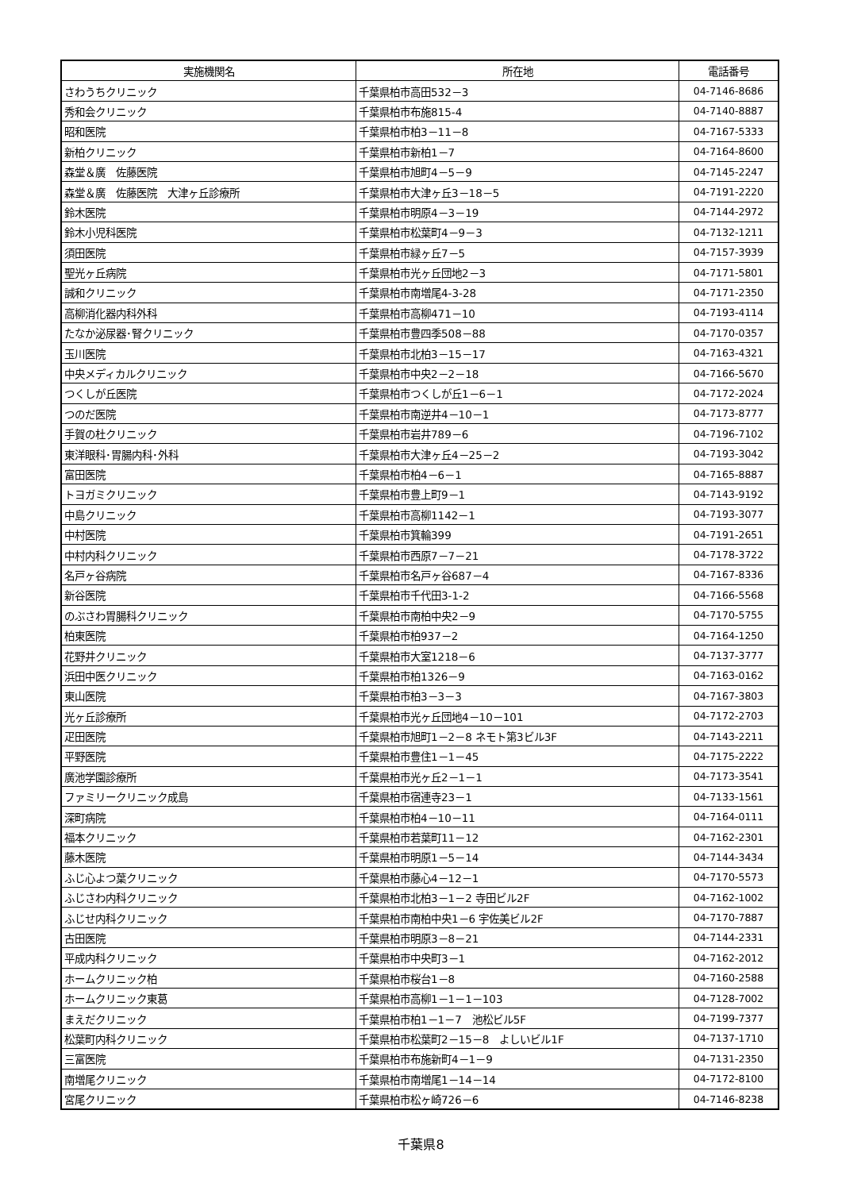| 実施機関名 | 所在地 | 電話番号 |
| --- | --- | --- |
| さわうちクリニック | 千葉県柏市高田532－3 | 04-7146-8686 |
| 秀和会クリニック | 千葉県柏市布施815-4 | 04-7140-8887 |
| 昭和医院 | 千葉県柏市柏3－11－8 | 04-7167-5333 |
| 新柏クリニック | 千葉県柏市新柏1－7 | 04-7164-8600 |
| 森堂＆廣 佐藤医院 | 千葉県柏市旭町4－5－9 | 04-7145-2247 |
| 森堂＆廣 佐藤医院 大津ヶ丘診療所 | 千葉県柏市大津ヶ丘3－18－5 | 04-7191-2220 |
| 鈴木医院 | 千葉県柏市明原4－3－19 | 04-7144-2972 |
| 鈴木小児科医院 | 千葉県柏市松葉町4－9－3 | 04-7132-1211 |
| 須田医院 | 千葉県柏市緑ヶ丘7－5 | 04-7157-3939 |
| 聖光ヶ丘病院 | 千葉県柏市光ヶ丘団地2－3 | 04-7171-5801 |
| 誠和クリニック | 千葉県柏市南増尾4-3-28 | 04-7171-2350 |
| 高柳消化器内科外科 | 千葉県柏市高柳471－10 | 04-7193-4114 |
| たなか泌尿器･腎クリニック | 千葉県柏市豊四季508－88 | 04-7170-0357 |
| 玉川医院 | 千葉県柏市北柏3－15－17 | 04-7163-4321 |
| 中央メディカルクリニック | 千葉県柏市中央2－2－18 | 04-7166-5670 |
| つくしが丘医院 | 千葉県柏市つくしが丘1－6－1 | 04-7172-2024 |
| つのだ医院 | 千葉県柏市南逆井4－10－1 | 04-7173-8777 |
| 手賀の杜クリニック | 千葉県柏市岩井789－6 | 04-7196-7102 |
| 東洋眼科･胃腸内科･外科 | 千葉県柏市大津ヶ丘4－25－2 | 04-7193-3042 |
| 富田医院 | 千葉県柏市柏4－6－1 | 04-7165-8887 |
| トヨガミクリニック | 千葉県柏市豊上町9－1 | 04-7143-9192 |
| 中島クリニック | 千葉県柏市高柳1142－1 | 04-7193-3077 |
| 中村医院 | 千葉県柏市箕輪399 | 04-7191-2651 |
| 中村内科クリニック | 千葉県柏市西原7－7－21 | 04-7178-3722 |
| 名戸ヶ谷病院 | 千葉県柏市名戸ヶ谷687－4 | 04-7167-8336 |
| 新谷医院 | 千葉県柏市千代田3-1-2 | 04-7166-5568 |
| のぶさわ胃腸科クリニック | 千葉県柏市南柏中央2－9 | 04-7170-5755 |
| 柏東医院 | 千葉県柏市柏937－2 | 04-7164-1250 |
| 花野井クリニック | 千葉県柏市大室1218－6 | 04-7137-3777 |
| 浜田中医クリニック | 千葉県柏市柏1326－9 | 04-7163-0162 |
| 東山医院 | 千葉県柏市柏3－3－3 | 04-7167-3803 |
| 光ヶ丘診療所 | 千葉県柏市光ヶ丘団地4－10－101 | 04-7172-2703 |
| 疋田医院 | 千葉県柏市旭町1－2－8 ネモト第3ビル3F | 04-7143-2211 |
| 平野医院 | 千葉県柏市豊住1－1－45 | 04-7175-2222 |
| 廣池学園診療所 | 千葉県柏市光ヶ丘2－1－1 | 04-7173-3541 |
| ファミリークリニック成島 | 千葉県柏市宿連寺23－1 | 04-7133-1561 |
| 深町病院 | 千葉県柏市柏4－10－11 | 04-7164-0111 |
| 福本クリニック | 千葉県柏市若葉町11－12 | 04-7162-2301 |
| 藤木医院 | 千葉県柏市明原1－5－14 | 04-7144-3434 |
| ふじ心よつ葉クリニック | 千葉県柏市藤心4－12－1 | 04-7170-5573 |
| ふじさわ内科クリニック | 千葉県柏市北柏3－1－2 寺田ビル2F | 04-7162-1002 |
| ふじせ内科クリニック | 千葉県柏市南柏中央1－6 宇佐美ビル2F | 04-7170-7887 |
| 古田医院 | 千葉県柏市明原3－8－21 | 04-7144-2331 |
| 平成内科クリニック | 千葉県柏市中央町3－1 | 04-7162-2012 |
| ホームクリニック柏 | 千葉県柏市桜台1－8 | 04-7160-2588 |
| ホームクリニック東葛 | 千葉県柏市高柳1－1－1－103 | 04-7128-7002 |
| まえだクリニック | 千葉県柏市柏1－1－7 池松ビル5F | 04-7199-7377 |
| 松葉町内科クリニック | 千葉県柏市松葉町2－15－8 よしいビル1F | 04-7137-1710 |
| 三富医院 | 千葉県柏市布施新町4－1－9 | 04-7131-2350 |
| 南増尾クリニック | 千葉県柏市南増尾1－14－14 | 04-7172-8100 |
| 宮尾クリニック | 千葉県柏市松ヶ崎726－6 | 04-7146-8238 |
千葉県8